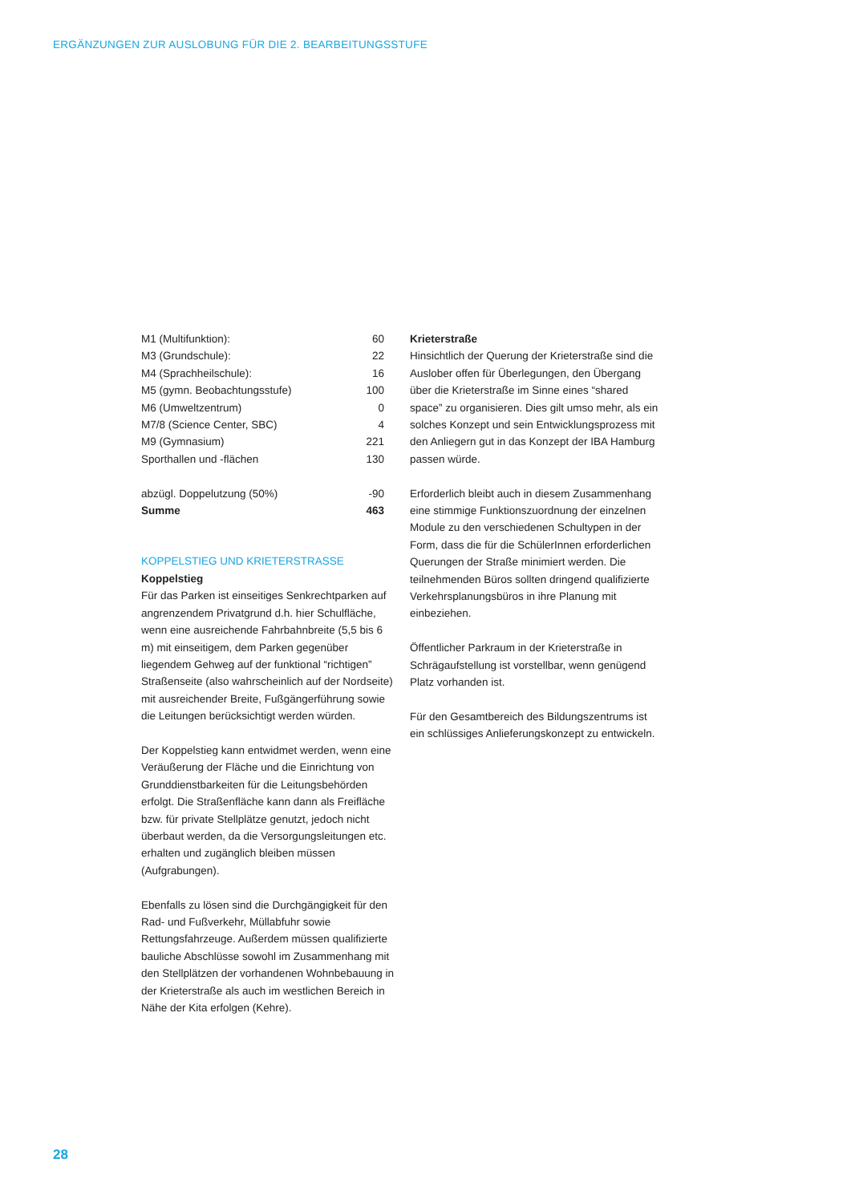ERGÄNZUNGEN ZUR AUSLOBUNG FÜR DIE 2. BEARBEITUNGSSTUFE
| M1 (Multifunktion): | 60 |
| M3 (Grundschule): | 22 |
| M4 (Sprachheilschule): | 16 |
| M5 (gymn. Beobachtungsstufe) | 100 |
| M6 (Umweltzentrum) | 0 |
| M7/8 (Science Center, SBC) | 4 |
| M9 (Gymnasium) | 221 |
| Sporthallen und -flächen | 130 |
| abzügl. Doppelutzung (50%) | -90 |
| Summe | 463 |
KOPPELSTIEG UND KRIETERSTRASSE
Koppelstieg
Für das Parken ist einseitiges Senkrechtparken auf angrenzendem Privatgrund d.h. hier Schulfläche, wenn eine ausreichende Fahrbahnbreite (5,5 bis 6 m) mit einseitigem, dem Parken gegenüber liegendem Gehweg auf der funktional “richtigen” Straßenseite (also wahrscheinlich auf der Nordseite) mit ausreichender Breite, Fußgängerführung sowie die Leitungen berücksichtigt werden würden.
Der Koppelstieg kann entwidmet werden, wenn eine Veräußerung der Fläche und die Einrichtung von Grunddienstbarkeiten für die Leitungsbehörden erfolgt. Die Straßenfläche kann dann als Freifläche bzw. für private Stellplätze genutzt, jedoch nicht überbaut werden, da die Versorgungsleitungen etc. erhalten und zugänglich bleiben müssen (Aufgrabungen).
Ebenfalls zu lösen sind die Durchgängigkeit für den Rad- und Fußverkehr, Müllabfuhr sowie Rettungsfahrzeuge. Außerdem müssen qualifizierte bauliche Abschlüsse sowohl im Zusammenhang mit den Stellplätzen der vorhandenen Wohnbebauung in der Krieterstraße als auch im westlichen Bereich in Nähe der Kita erfolgen (Kehre).
Krieterstraße
Hinsichtlich der Querung der Krieterstraße sind die Auslober offen für Überlegungen, den Übergang über die Krieterstraße im Sinne eines “shared space” zu organisieren. Dies gilt umso mehr, als ein solches Konzept und sein Entwicklungsprozess mit den Anliegern gut in das Konzept der IBA Hamburg passen würde.
Erforderlich bleibt auch in diesem Zusammenhang eine stimmige Funktionszuordnung der einzelnen Module zu den verschiedenen Schultypen in der Form, dass die für die SchülerInnen erforderlichen Querungen der Straße minimiert werden. Die teilnehmenden Büros sollten dringend qualifizierte Verkehrsplanungsbüros in ihre Planung mit einbeziehen.
Öffentlicher Parkraum in der Krieterstraße in Schrägaufstellung ist vorstellbar, wenn genügend Platz vorhanden ist.
Für den Gesamtbereich des Bildungszentrums ist ein schlüssiges Anlieferungskonzept zu entwickeln.
28